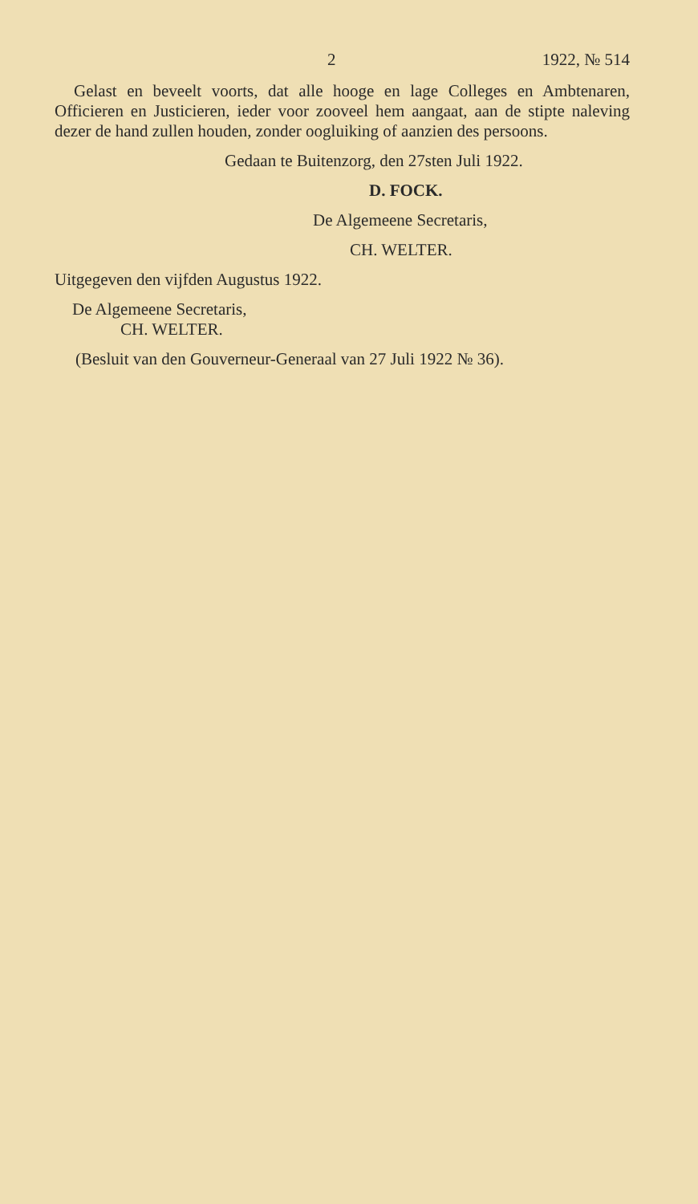2 1922, № 514
Gelast en beveelt voorts, dat alle hooge en lage Colleges en Ambtenaren, Officieren en Justicieren, ieder voor zooveel hem aangaat, aan de stipte naleving dezer de hand zullen houden, zonder oogluiking of aanzien des persoons.
Gedaan te Buitenzorg, den 27sten Juli 1922.
D. FOCK.
De Algemeene Secretaris,
CH. WELTER.
Uitgegeven den vijfden Augustus 1922.
De Algemeene Secretaris,
CH. WELTER.
(Besluit van den Gouverneur-Generaal van 27 Juli 1922 № 36).